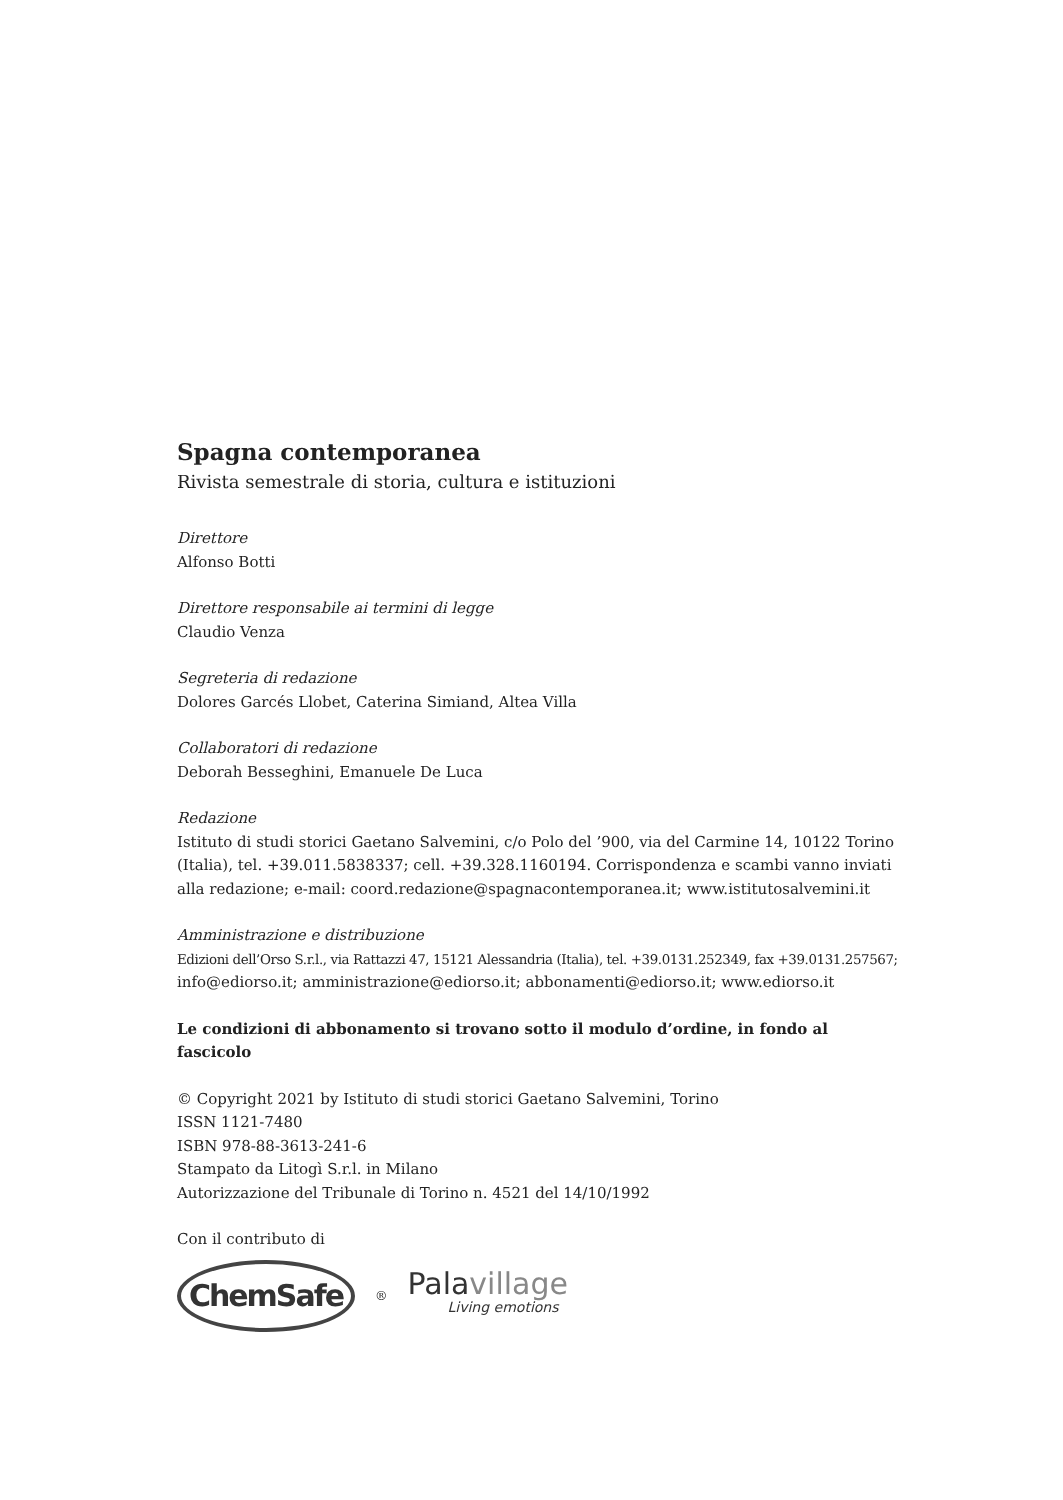Spagna contemporanea
Rivista semestrale di storia, cultura e istituzioni
Direttore
Alfonso Botti
Direttore responsabile ai termini di legge
Claudio Venza
Segreteria di redazione
Dolores Garcés Llobet, Caterina Simiand, Altea Villa
Collaboratori di redazione
Deborah Besseghini, Emanuele De Luca
Redazione
Istituto di studi storici Gaetano Salvemini, c/o Polo del ’900, via del Carmine 14, 10122 Torino (Italia), tel. +39.011.5838337; cell. +39.328.1160194. Corrispondenza e scambi vanno inviati alla redazione; e-mail: coord.redazione@spagnacontemporanea.it; www.istitutosalvemini.it
Amministrazione e distribuzione
Edizioni dell’Orso S.r.l., via Rattazzi 47, 15121 Alessandria (Italia), tel. +39.0131.252349, fax +39.0131.257567;
info@ediorso.it; amministrazione@ediorso.it; abbonamenti@ediorso.it; www.ediorso.it
Le condizioni di abbonamento si trovano sotto il modulo d’ordine, in fondo al fascicolo
© Copyright 2021 by Istituto di studi storici Gaetano Salvemini, Torino
ISSN 1121-7480
ISBN 978-88-3613-241-6
Stampato da Litogì S.r.l. in Milano
Autorizzazione del Tribunale di Torino n. 4521 del 14/10/1992
Con il contributo di
ChemSafe
<sup>®</sup>
Palavillage
Living emotions